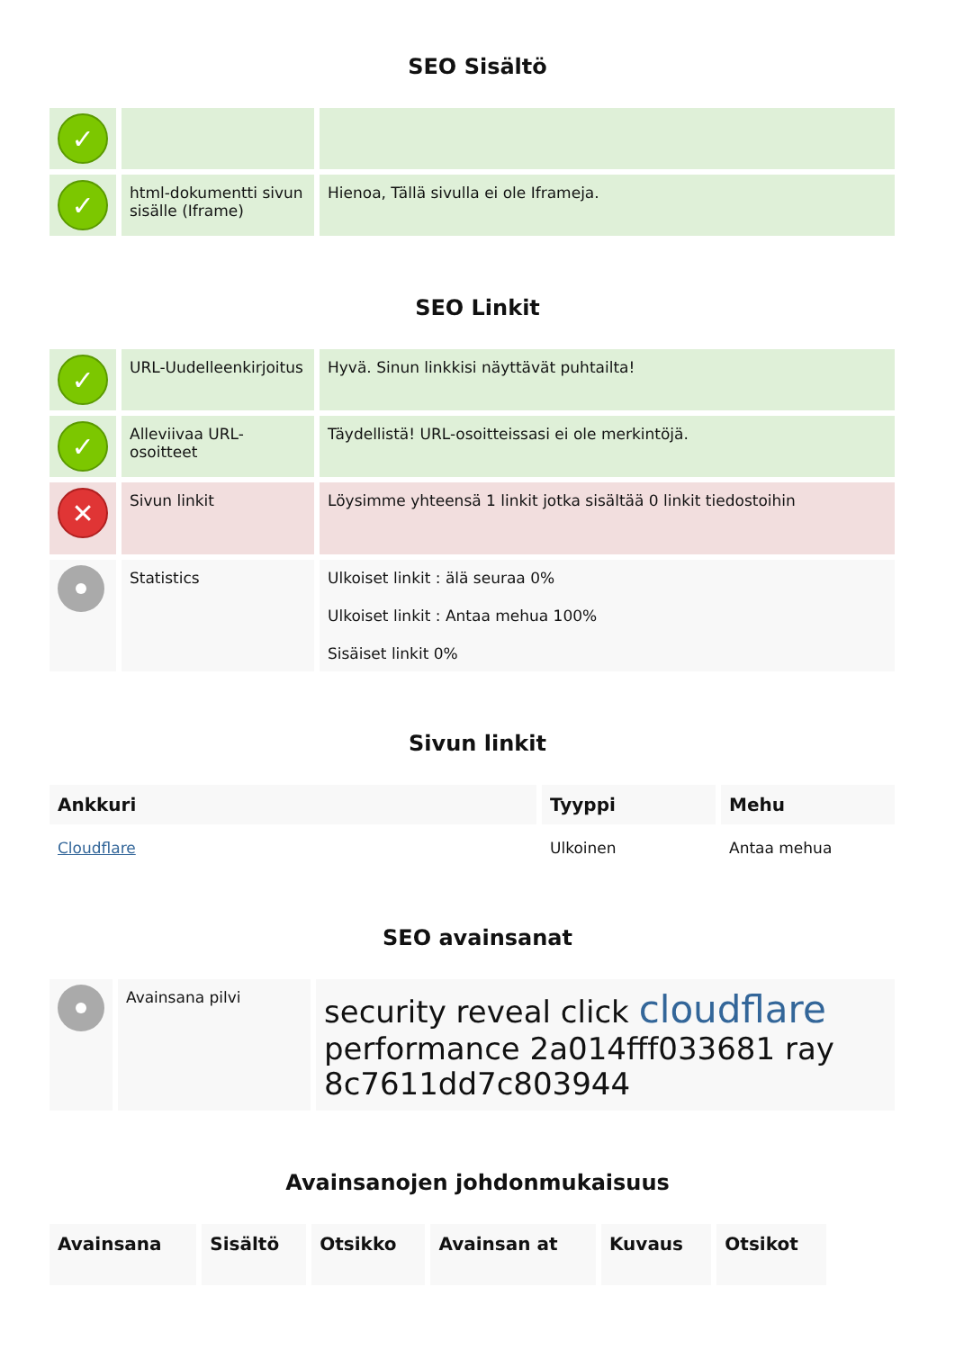SEO Sisältö
| ✓ | | |
| ✓ | html-dokumentti sivun sisälle (Iframe) | Hienoa, Tällä sivulla ei ole Iframeja. |
SEO Linkit
| ✓ | URL-Uudelleenkirjoitus | Hyvä. Sinun linkkisi näyttävät puhtailta! |
| ✓ | Alleviivaa URL-osoitteet | Täydellistä! URL-osoitteissasi ei ole merkintöjä. |
| ✕ | Sivun linkit | Löysimme yhteensä 1 linkit jotka sisältää 0 linkit tiedostoihin |
| | Statistics | Ulkoiset linkit : älä seuraa 0% Ulkoiset linkit : Antaa mehua 100% Sisäiset linkit 0% |
Sivun linkit
| Ankkuri | Tyyppi | Mehu |
| --- | --- | --- |
| Cloudflare | Ulkoinen | Antaa mehua |
SEO avainsanat
| | Avainsana pilvi | security reveal click cloudflare performance 2a014fff033681 ray 8c7611dd7c803944 |
Avainsanojen johdonmukaisuus
| Avainsana | Sisältö | Otsikko | Avainsan at | Kuvaus | Otsikot |
| --- | --- | --- | --- | --- | --- |